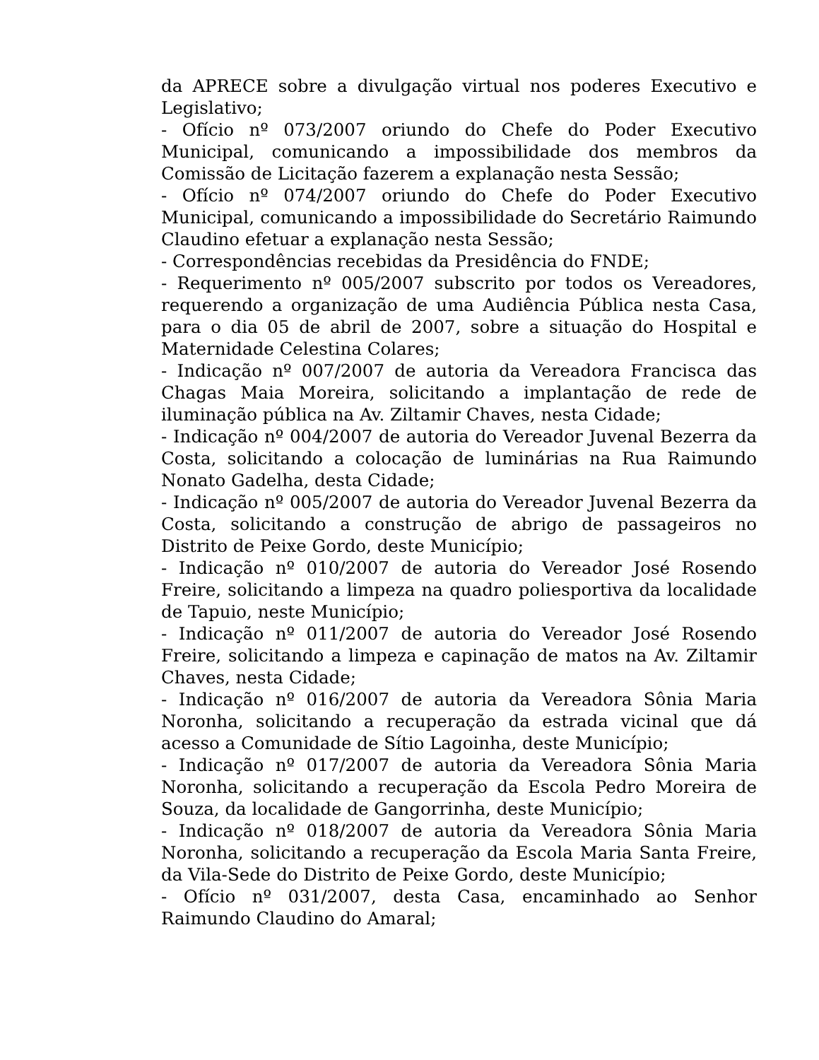da APRECE sobre a divulgação virtual nos poderes Executivo e Legislativo;
- Ofício nº 073/2007 oriundo do Chefe do Poder Executivo Municipal, comunicando a impossibilidade dos membros da Comissão de Licitação fazerem a explanação nesta Sessão;
- Ofício nº 074/2007 oriundo do Chefe do Poder Executivo Municipal, comunicando a impossibilidade do Secretário Raimundo Claudino efetuar a explanação nesta Sessão;
- Correspondências recebidas da Presidência do FNDE;
- Requerimento nº 005/2007 subscrito por todos os Vereadores, requerendo a organização de uma Audiência Pública nesta Casa, para o dia 05 de abril de 2007, sobre a situação do Hospital e Maternidade Celestina Colares;
- Indicação nº 007/2007 de autoria da Vereadora Francisca das Chagas Maia Moreira, solicitando a implantação de rede de iluminação pública na Av. Ziltamir Chaves, nesta Cidade;
- Indicação nº 004/2007 de autoria do Vereador Juvenal Bezerra da Costa, solicitando a colocação de luminárias na Rua Raimundo Nonato Gadelha, desta Cidade;
- Indicação nº 005/2007 de autoria do Vereador Juvenal Bezerra da Costa, solicitando a construção de abrigo de passageiros no Distrito de Peixe Gordo, deste Município;
- Indicação nº 010/2007 de autoria do Vereador José Rosendo Freire, solicitando a limpeza na quadro poliesportiva da localidade de Tapuio, neste Município;
- Indicação nº 011/2007 de autoria do Vereador José Rosendo Freire, solicitando a limpeza e capinação de matos na Av. Ziltamir Chaves, nesta Cidade;
- Indicação nº 016/2007 de autoria da Vereadora Sônia Maria Noronha, solicitando a recuperação da estrada vicinal que dá acesso a Comunidade de Sítio Lagoinha, deste Município;
- Indicação nº 017/2007 de autoria da Vereadora Sônia Maria Noronha, solicitando a recuperação da Escola Pedro Moreira de Souza, da localidade de Gangorrinha, deste Município;
- Indicação nº 018/2007 de autoria da Vereadora Sônia Maria Noronha, solicitando a recuperação da Escola Maria Santa Freire, da Vila-Sede do Distrito de Peixe Gordo, deste Município;
- Ofício nº 031/2007, desta Casa, encaminhado ao Senhor Raimundo Claudino do Amaral;